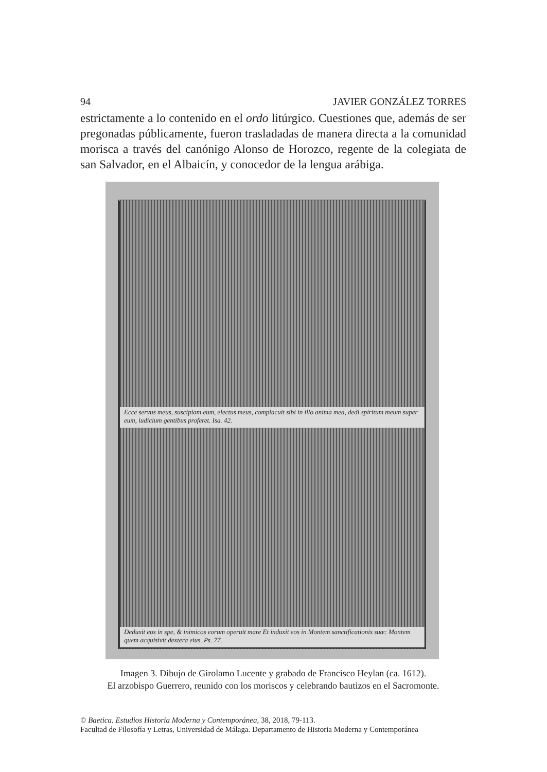94 JAVIER GONZÁLEZ TORRES
estrictamente a lo contenido en el ordo litúrgico. Cuestiones que, además de ser pregonadas públicamente, fueron trasladadas de manera directa a la comunidad morisca a través del canónigo Alonso de Horozco, regente de la colegiata de san Salvador, en el Albaicín, y conocedor de la lengua arábiga.
Ecce servus meus, suscipiam eum, electus meus, complacuit sibi in illo anima mea, dedi spiritum meum super eum, iudicium gentibus proferet. Isa. 42.
Deduxit eos in spe, & inimicos eorum operuit mare Et induxit eos in Montem sanctificationis suæ: Montem quem acquisivit dextera eius. Ps. 77.
Imagen 3. Dibujo de Girolamo Lucente y grabado de Francisco Heylan (ca. 1612).
El arzobispo Guerrero, reunido con los moriscos y celebrando bautizos en el Sacromonte.
© Baetica. Estudios Historia Moderna y Contemporánea, 38, 2018, 79-113.
Facultad de Filosofía y Letras, Universidad de Málaga. Departamento de Historia Moderna y Contemporánea